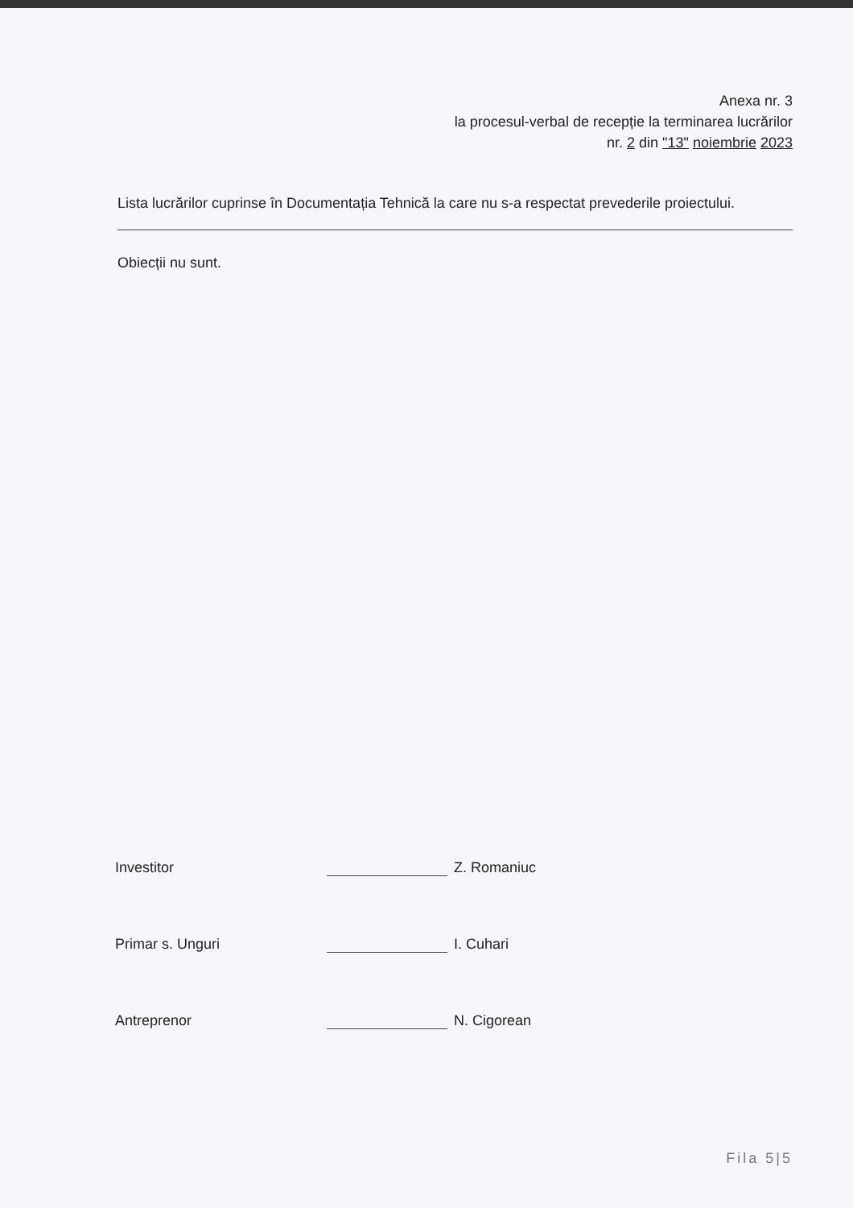Anexa nr. 3
la procesul-verbal de recepție la terminarea lucrărilor
nr. 2 din "13" noiembrie 2023
Lista lucrărilor cuprinse în Documentația Tehnică la care nu s-a respectat prevederile proiectului.
Obiecții nu sunt.
Investitor Z. Romaniuc
Primar s. Unguri I. Cuhari
Antreprenor N. Cigorean
Fila 5|5